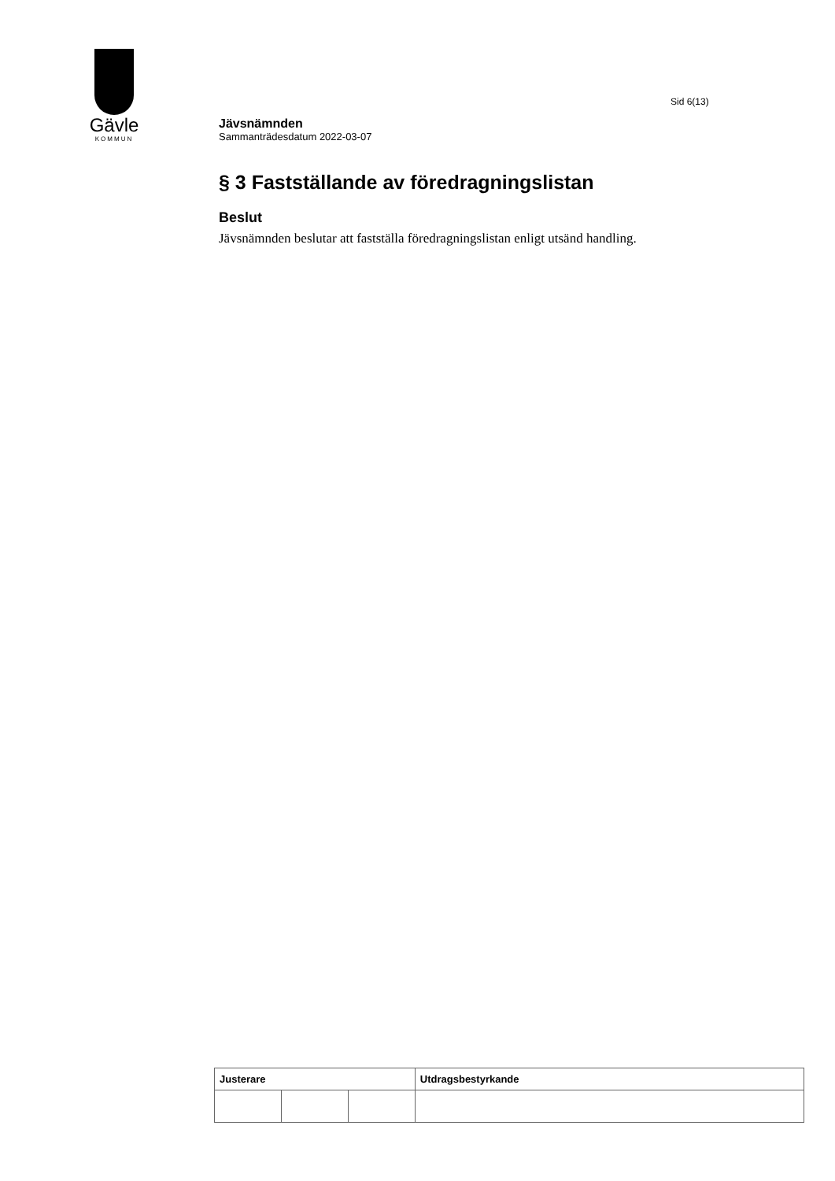Gävle
KOMMUN
Sid 6(13)
Jävsnämnden
Sammanträdesdatum 2022-03-07
§ 3 Fastställande av föredragningslistan
Beslut
Jävsnämnden beslutar att fastställa föredragningslistan enligt utsänd handling.
| Justerare | | | Utdragsbestyrkande |
| --- | --- | --- | --- |